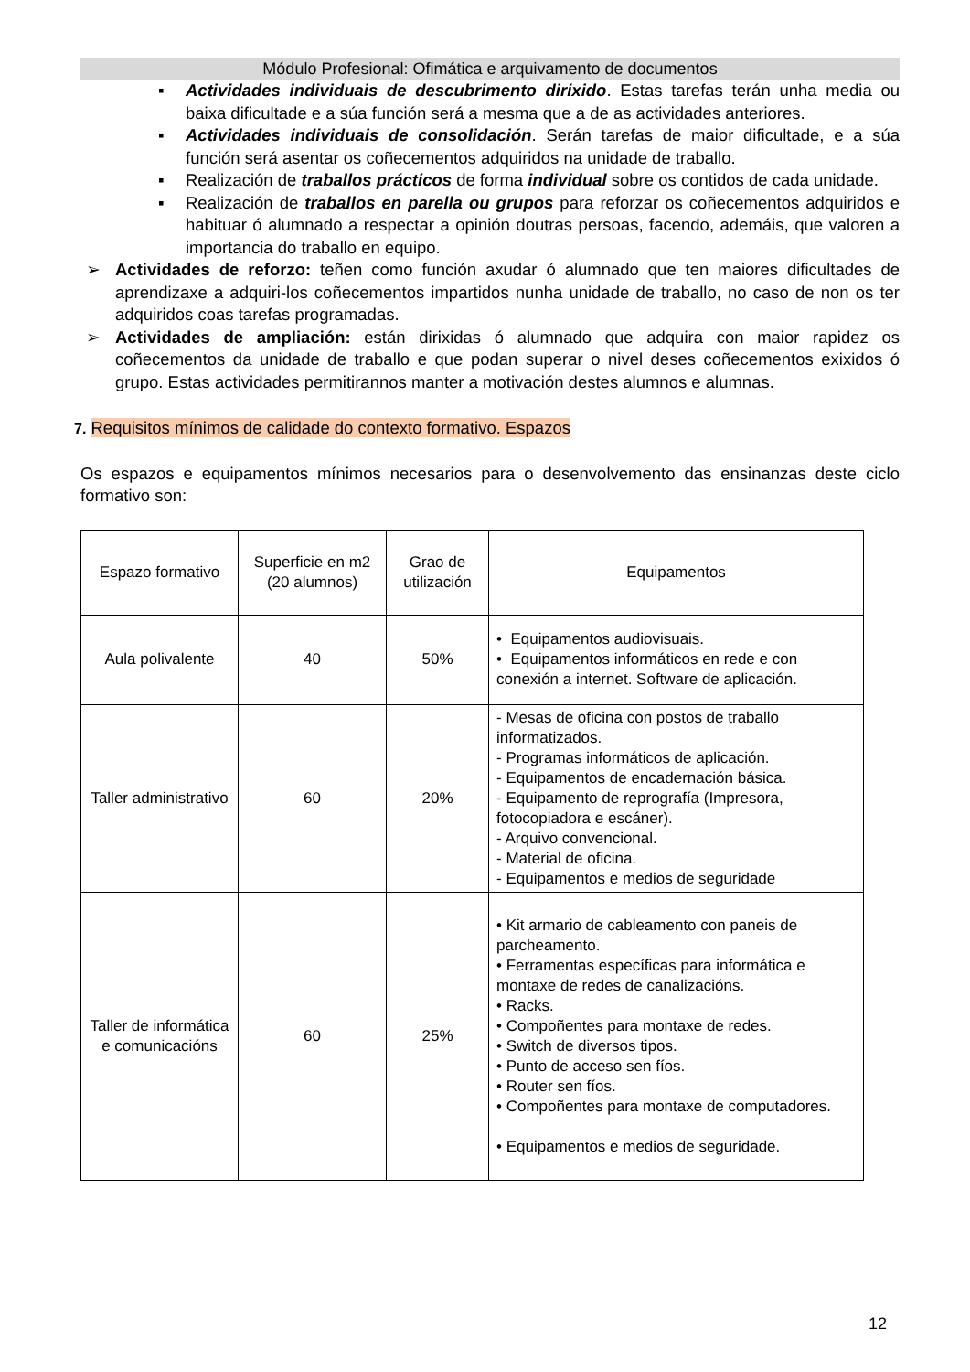Módulo Profesional: Ofimática e arquivamento de documentos
▪ Actividades individuais de descubrimento dirixido. Estas tarefas terán unha media ou baixa dificultade e a súa función será a mesma que a de as actividades anteriores.
▪ Actividades individuais de consolidación. Serán tarefas de maior dificultade, e a súa función será asentar os coñecementos adquiridos na unidade de traballo.
▪ Realización de traballos prácticos de forma individual sobre os contidos de cada unidade.
▪ Realización de traballos en parella ou grupos para reforzar os coñecementos adquiridos e habituar ó alumnado a respectar a opinión doutras persoas, facendo, ademáis, que valoren a importancia do traballo en equipo.
➢ Actividades de reforzo: teñen como función axudar ó alumnado que ten maiores dificultades de aprendizaxe a adquiri-los coñecementos impartidos nunha unidade de traballo, no caso de non os ter adquiridos coas tarefas programadas.
➢ Actividades de ampliación: están dirixidas ó alumnado que adquira con maior rapidez os coñecementos da unidade de traballo e que podan superar o nivel deses coñecementos exixidos ó grupo. Estas actividades permitirannos manter a motivación destes alumnos e alumnas.
7. Requisitos mínimos de calidade do contexto formativo. Espazos
Os espazos e equipamentos mínimos necesarios para o desenvolvemento das ensinanzas deste ciclo formativo son:
| Espazo formativo | Superficie en m2 (20 alumnos) | Grao de utilización | Equipamentos |
| --- | --- | --- | --- |
| Aula polivalente | 40 | 50% | • Equipamentos audiovisuais. • Equipamentos informáticos en rede e con conexión a internet. Software de aplicación. |
| Taller administrativo | 60 | 20% | - Mesas de oficina con postos de traballo informatizados. - Programas informáticos de aplicación. - Equipamentos de encadernación básica. - Equipamento de reprografía (Impresora, fotocopiadora e escáner). - Arquivo convencional. - Material de oficina. - Equipamentos e medios de seguridade |
| Taller de informática e comunicacións | 60 | 25% | • Kit armario de cableamento con paneis de parcheamento. • Ferramentas específicas para informática e montaxe de redes de canalizacións. • Racks. • Compoñentes para montaxe de redes. • Switch de diversos tipos. • Punto de acceso sen fíos. • Router sen fíos. • Compoñentes para montaxe de computadores. • Equipamentos e medios de seguridade. |
12